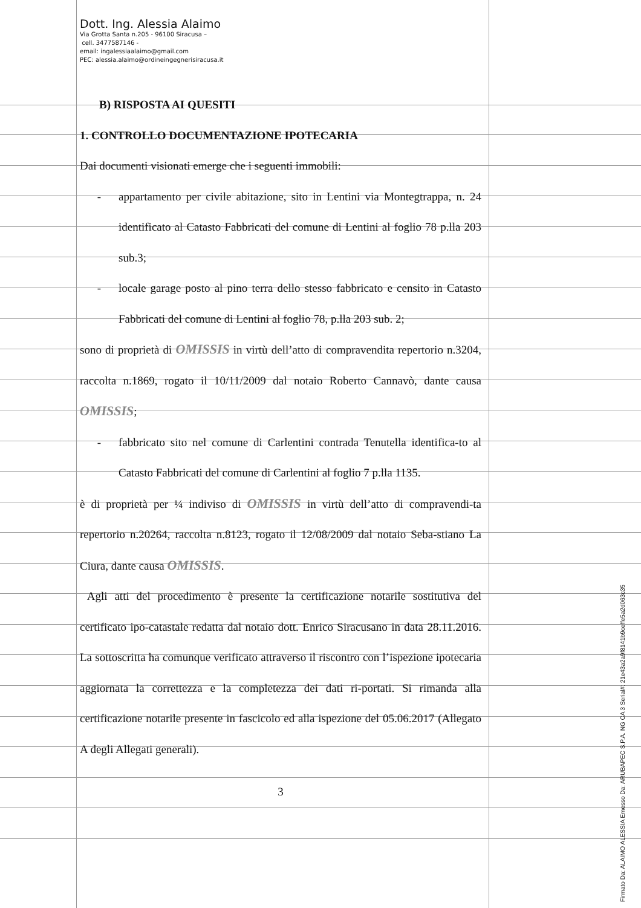Dott. Ing. Alessia Alaimo
Via Grotta Santa n.205 - 96100 Siracusa –
cell. 3477587146 -
email: ingalessiaalaimo@gmail.com
PEC: alessia.alaimo@ordineingegnerisiracusa.it
B) RISPOSTA AI QUESITI
1. CONTROLLO DOCUMENTAZIONE IPOTECARIA
Dai documenti visionati emerge che i seguenti immobili:
- appartamento per civile abitazione, sito in Lentini via Montegtrappa, n. 24 identificato al Catasto Fabbricati del comune di Lentini al foglio 78 p.lla 203 sub.3;
- locale garage posto al pino terra dello stesso fabbricato e censito in Catasto Fabbricati del comune di Lentini al foglio 78, p.lla 203 sub. 2;
sono di proprietà di OMISSIS in virtù dell’atto di compravendita repertorio n.3204, raccolta n.1869, rogato il 10/11/2009 dal notaio Roberto Cannavò, dante causa OMISSIS;
- fabbricato sito nel comune di Carlentini contrada Tenutella identifica-to al Catasto Fabbricati del comune di Carlentini al foglio 7 p.lla 1135.
è di proprietà per ¼ indiviso di OMISSIS in virtù dell’atto di compravendi-ta repertorio n.20264, raccolta n.8123, rogato il 12/08/2009 dal notaio Seba-stiano La Ciura, dante causa OMISSIS.
Agli atti del procedimento è presente la certificazione notarile sostitutiva del certificato ipo-catastale redatta dal notaio dott. Enrico Siracusano in data 28.11.2016. La sottoscritta ha comunque verificato attraverso il riscontro con l’ispezione ipotecaria aggiornata la correttezza e la completezza dei dati ri-portati. Si rimanda alla certificazione notarile presente in fascicolo ed alla ispezione del 05.06.2017 (Allegato A degli Allegati generali).
3
Firmato Da: ALAIMO ALESSIA Emesso Da: ARUBAPEC S.P.A. NG CA 3 Serial#: 21e43a2a9f8141b9ceffe5a2d063c35